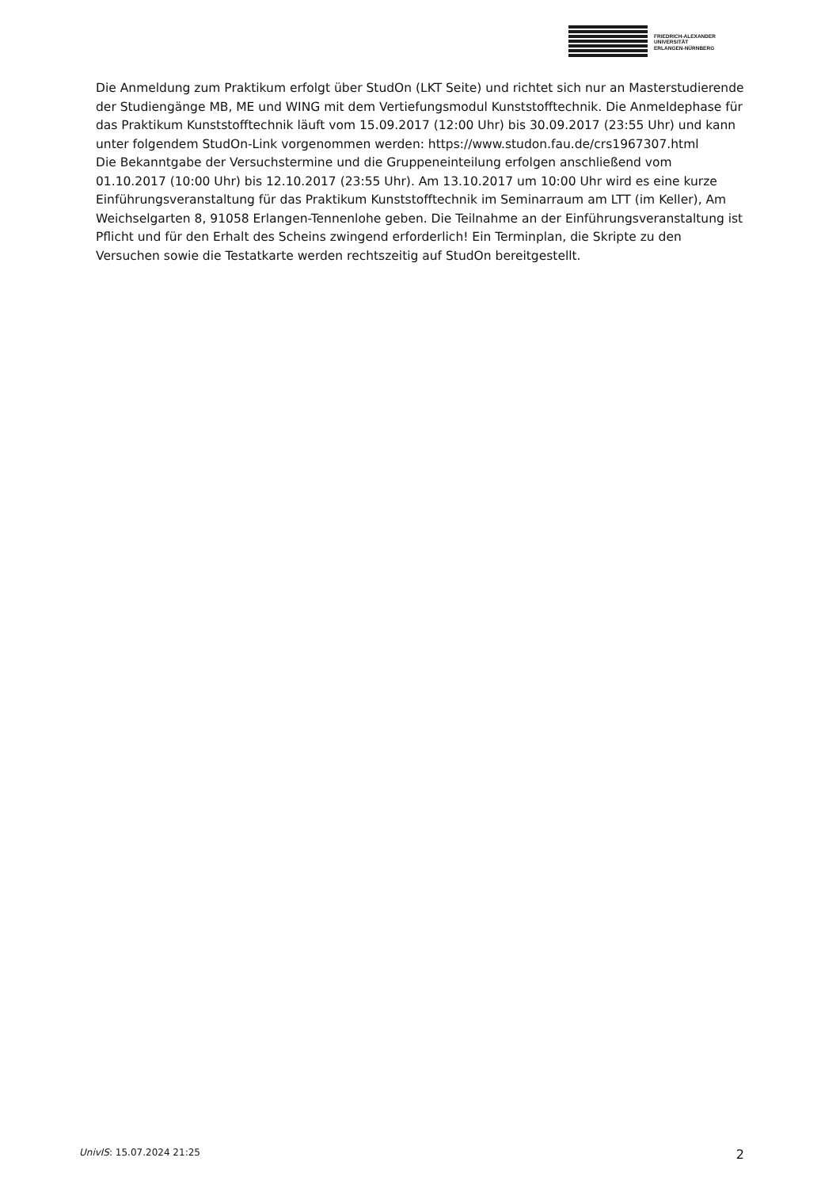FRIEDRICH-ALEXANDER
UNIVERSITÄT
ERLANGEN-NÜRNBERG
Die Anmeldung zum Praktikum erfolgt über StudOn (LKT Seite) und richtet sich nur an Masterstudierende der Studiengänge MB, ME und WING mit dem Vertiefungsmodul Kunststofftechnik. Die Anmeldephase für das Praktikum Kunststofftechnik läuft vom 15.09.2017 (12:00 Uhr) bis 30.09.2017 (23:55 Uhr) und kann unter folgendem StudOn-Link vorgenommen werden: https://www.studon.fau.de/crs1967307.html
Die Bekanntgabe der Versuchstermine und die Gruppeneinteilung erfolgen anschließend vom 01.10.2017 (10:00 Uhr) bis 12.10.2017 (23:55 Uhr). Am 13.10.2017 um 10:00 Uhr wird es eine kurze Einführungsveranstaltung für das Praktikum Kunststofftechnik im Seminarraum am LTT (im Keller), Am Weichselgarten 8, 91058 Erlangen-Tennenlohe geben. Die Teilnahme an der Einführungsveranstaltung ist Pflicht und für den Erhalt des Scheins zwingend erforderlich! Ein Terminplan, die Skripte zu den Versuchen sowie die Testatkarte werden rechtszeitig auf StudOn bereitgestellt.
UnivIS: 15.07.2024 21:25 2